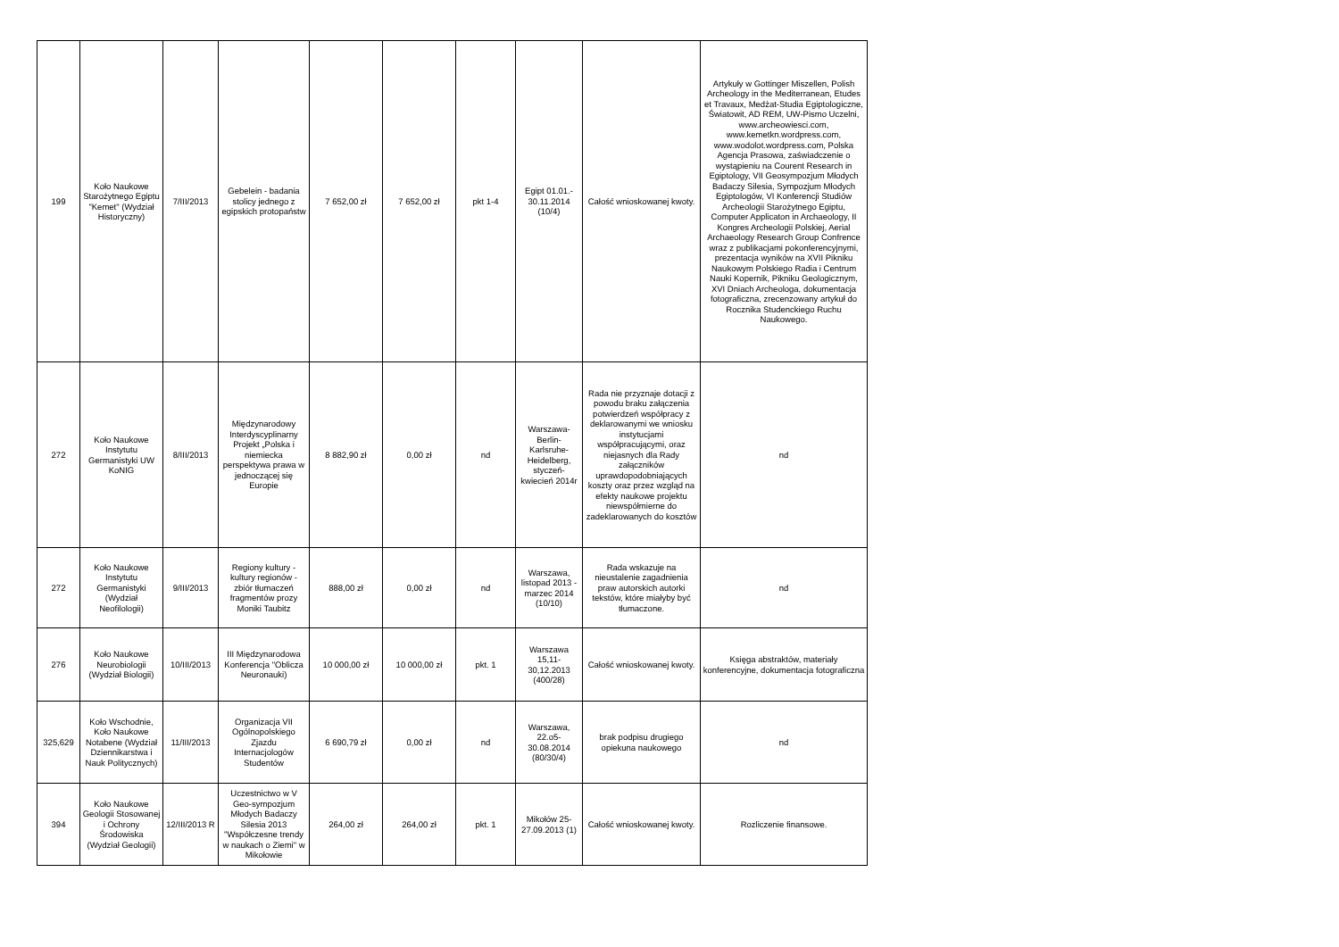| 199 | Koło Naukowe Starożytnego Egiptu "Kemet" (Wydział Historyczny) | 7/III/2013 | Gebelein - badania stolicy jednego z egipskich protopaństw | 7 652,00 zł | 7 652,00 zł | pkt 1-4 | Egipt 01.01.- 30.11.2014 (10/4) | Całość wnioskowanej kwoty. | Artykuły w Gottinger Miszellen, Polish Archeology in the Mediterranean, Etudes et Travaux, Medżat-Studia Egiptologiczne, Światowit, AD REM, UW-Pismo Uczelni, www.archeowiesci.com, www.kemetkn.wordpress.com, www.wodolot.wordpress.com, Polska Agencja Prasowa, zaświadczenie o wystąpieniu na Courent Research in Egiptology, VII Geosympozjum Młodych Badaczy Silesia, Sympozjum Młodych Egiptologów, VI Konferencji Studiów Archeologii Starożytnego Egiptu, Computer Applicaton in Archaeology, II Kongres Archeologii Polskiej, Aerial Archaeology Research Group Confrence wraz z publikacjami pokonferencyjnymi, prezentacja wyników na XVII Pikniku Naukowym Polskiego Radia i Centrum Nauki Kopernik, Pikniku Geologicznym, XVI Dniach Archeologa, dokumentacja fotograficzna, zrecenzowany artykuł do Rocznika Studenckiego Ruchu Naukowego. |
| 272 | Koło Naukowe Instytutu Germanistyki UW KoNIG | 8/III/2013 | Międzynarodowy Interdyscyplinarny Projekt „Polska i niemiecka perspektywa prawa w jednoczącej się Europie | 8 882,90 zł | 0,00 zł | nd | Warszawa-Berlin-Karlsruhe-Heidelberg, styczeń-kwiecień 2014r | Rada nie przyznaje dotacji z powodu braku załączenia potwierdzeń współpracy z deklarowanymi we wniosku instytucjami współpracującymi, oraz niejasnych dla Rady załączników uprawdopodobniających koszty oraz przez wzgląd na efekty naukowe projektu niewspółmierne do zadeklarowanych do kosztów | nd |
| 272 | Koło Naukowe Instytutu Germanistyki (Wydział Neofilologii) | 9/III/2013 | Regiony kultury - kultury regionów - zbiór tłumaczeń fragmentów prozy Moniki Taubitz | 888,00 zł | 0,00 zł | nd | Warszawa, listopad 2013 - marzec 2014 (10/10) | Rada wskazuje na nieustalenie zagadnienia praw autorskich autorki tekstów, które miałyby być tłumaczone. | nd |
| 276 | Koło Naukowe Neurobiologii (Wydział Biologii) | 10/III/2013 | III Międzynarodowa Konferencja "Oblicza Neuronauki) | 10 000,00 zł | 10 000,00 zł | pkt. 1 | Warszawa 15,11-30,12.2013 (400/28) | Całość wnioskowanej kwoty. | Księga abstraktów, materiały konferencyjne, dokumentacja fotograficzna |
| 325,629 | Koło Wschodnie, Koło Naukowe Notabene (Wydział Dziennikarstwa i Nauk Politycznych) | 11/III/2013 | Organizacja VII Ogólnopolskiego Zjazdu Internacjologów Studentów | 6 690,79 zł | 0,00 zł | nd | Warszawa, 22.o5-30.08.2014 (80/30/4) | brak podpisu drugiego opiekuna naukowego | nd |
| 394 | Koło Naukowe Geologii Stosowanej i Ochrony Środowiska (Wydział Geologii) | 12/III/2013 R | Uczestnictwo w V Geo-sympozjum Młodych Badaczy Silesia 2013 "Współczesne trendy w naukach o Ziemi" w Mikołowie | 264,00 zł | 264,00 zł | pkt. 1 | Mikołów 25-27.09.2013 (1) | Całość wnioskowanej kwoty. | Rozliczenie finansowe. |